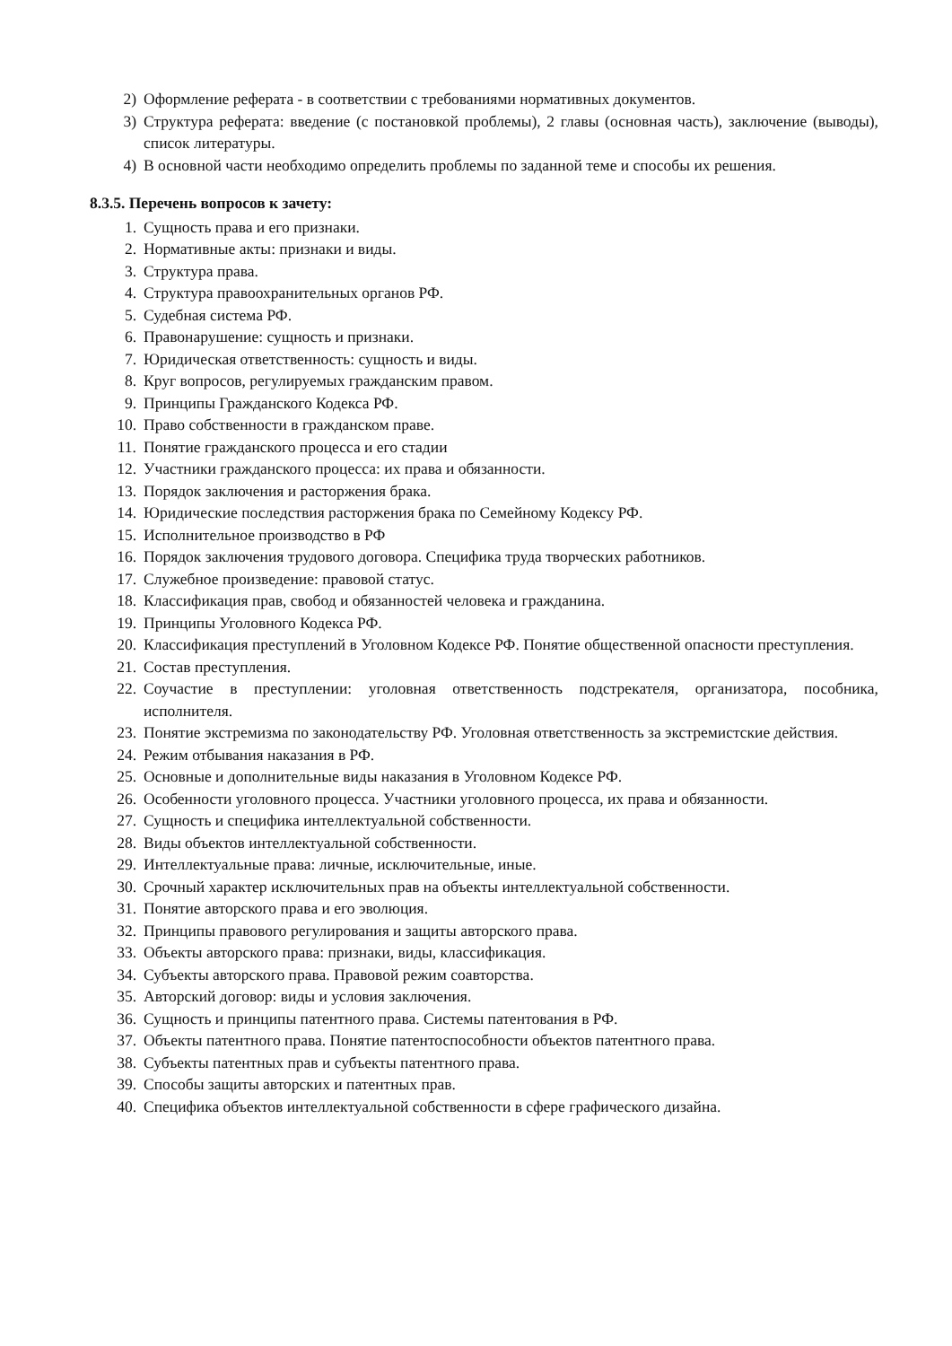2) Оформление реферата - в соответствии с требованиями нормативных документов.
3) Структура реферата: введение (с постановкой проблемы), 2 главы (основная часть), заключение (выводы), список литературы.
4) В основной части необходимо определить проблемы по заданной теме и способы их решения.
8.3.5. Перечень вопросов к зачету:
1. Сущность права и его признаки.
2. Нормативные акты: признаки и виды.
3. Структура права.
4. Структура правоохранительных органов РФ.
5. Судебная система РФ.
6. Правонарушение: сущность и признаки.
7. Юридическая ответственность: сущность и виды.
8. Круг вопросов, регулируемых гражданским правом.
9. Принципы Гражданского Кодекса РФ.
10. Право собственности в гражданском праве.
11. Понятие гражданского процесса и его стадии
12. Участники гражданского процесса: их права и обязанности.
13. Порядок заключения и расторжения брака.
14. Юридические последствия расторжения брака по Семейному Кодексу РФ.
15. Исполнительное производство в РФ
16. Порядок заключения трудового договора. Специфика труда творческих работников.
17. Служебное произведение: правовой статус.
18. Классификация прав, свобод и обязанностей человека и гражданина.
19. Принципы Уголовного Кодекса РФ.
20. Классификация преступлений в Уголовном Кодексе РФ. Понятие общественной опасности преступления.
21. Состав преступления.
22. Соучастие в преступлении: уголовная ответственность подстрекателя, организатора, пособника, исполнителя.
23. Понятие экстремизма по законодательству РФ. Уголовная ответственность за экстремистские действия.
24. Режим отбывания наказания в РФ.
25. Основные и дополнительные виды наказания в Уголовном Кодексе РФ.
26. Особенности уголовного процесса. Участники уголовного процесса, их права и обязанности.
27. Сущность и специфика интеллектуальной собственности.
28. Виды объектов интеллектуальной собственности.
29. Интеллектуальные права: личные, исключительные, иные.
30. Срочный характер исключительных прав на объекты интеллектуальной собственности.
31. Понятие авторского права и его эволюция.
32. Принципы правового регулирования и защиты авторского права.
33. Объекты авторского права: признаки, виды, классификация.
34. Субъекты авторского права. Правовой режим соавторства.
35. Авторский договор: виды и условия заключения.
36. Сущность и принципы патентного права. Системы патентования в РФ.
37. Объекты патентного права. Понятие патентоспособности объектов патентного права.
38. Субъекты патентных прав и субъекты патентного права.
39. Способы защиты авторских и патентных прав.
40. Специфика объектов интеллектуальной собственности в сфере графического дизайна.